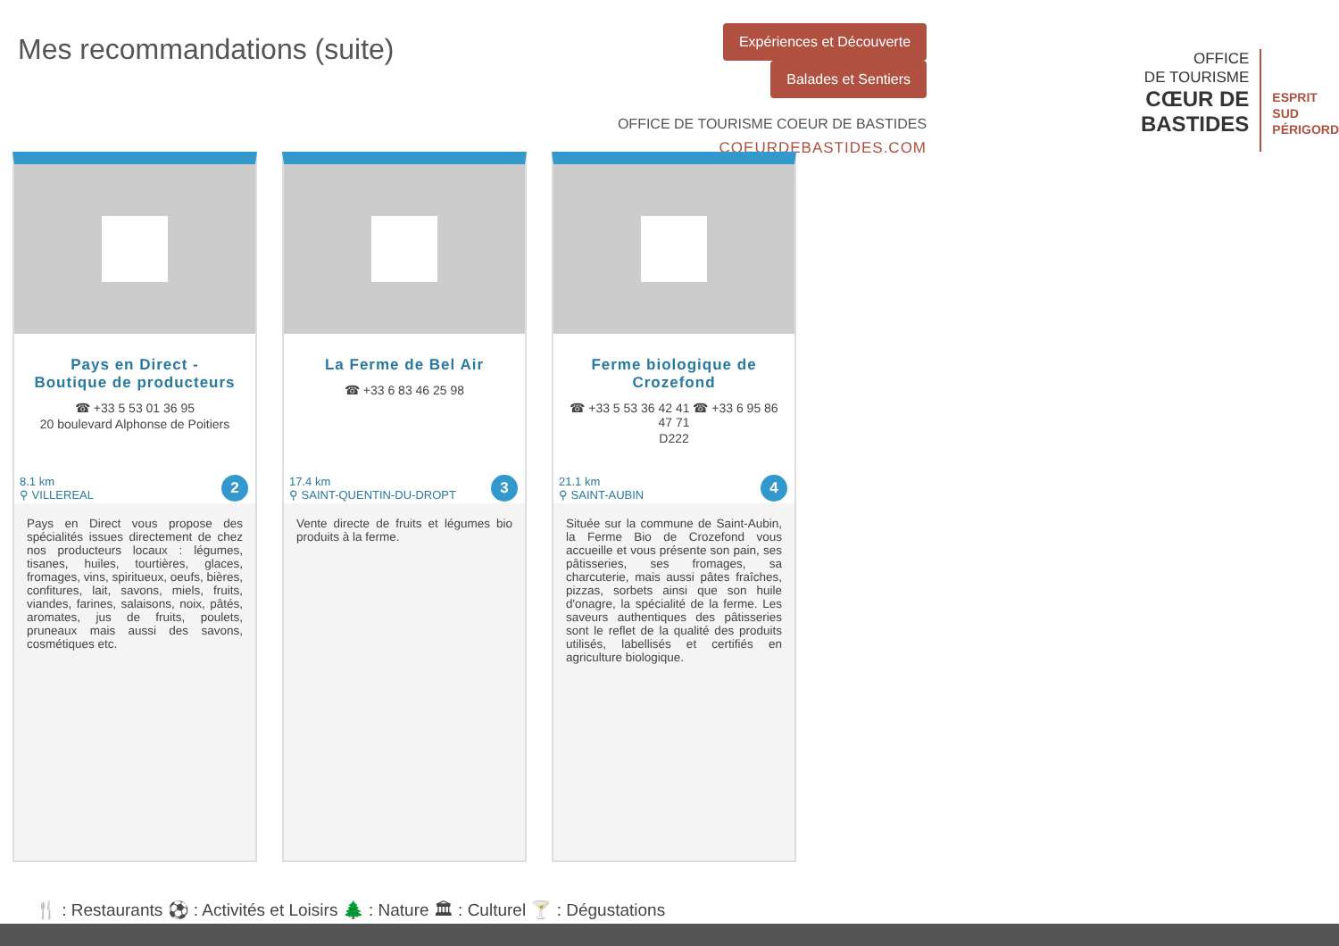Mes recommandations (suite)
Expériences et Découverte Balades et Sentiers
OFFICE DE TOURISME COEUR DE BASTIDES
COEURDEBASTIDES.COM
OFFICE
DE TOURISME
CŒUR DE BASTIDES
ESPRIT
SUD
PÉRIGORD
Pays en Direct - Boutique de producteurs
☎ +33 5 53 01 36 95
20 boulevard Alphonse de Poitiers
8.1 km
⚲ VILLEREAL
2
Pays en Direct vous propose des spécialités issues directement de chez nos producteurs locaux : légumes, tisanes, huiles, tourtières, glaces, fromages, vins, spiritueux, oeufs, bières, confitures, lait, savons, miels, fruits, viandes, farines, salaisons, noix, pâtés, aromates, jus de fruits, poulets, pruneaux mais aussi des savons, cosmétiques etc.
La Ferme de Bel Air
☎ +33 6 83 46 25 98
17.4 km
⚲ SAINT-QUENTIN-DU-DROPT
3
Vente directe de fruits et légumes bio produits à la ferme.
Ferme biologique de Crozefond
☎ +33 5 53 36 42 41 ☎ +33 6 95 86 47 71
D222
21.1 km
⚲ SAINT-AUBIN
4
Située sur la commune de Saint-Aubin, la Ferme Bio de Crozefond vous accueille et vous présente son pain, ses pâtisseries, ses fromages, sa charcuterie, mais aussi pâtes fraîches, pizzas, sorbets ainsi que son huile d'onagre, la spécialité de la ferme. Les saveurs authentiques des pâtisseries sont le reflet de la qualité des produits utilisés, labellisés et certifiés en agriculture biologique.
🍴 : Restaurants ⚽ : Activités et Loisirs 🌲 : Nature 🏛 : Culturel 🍸 : Dégustations